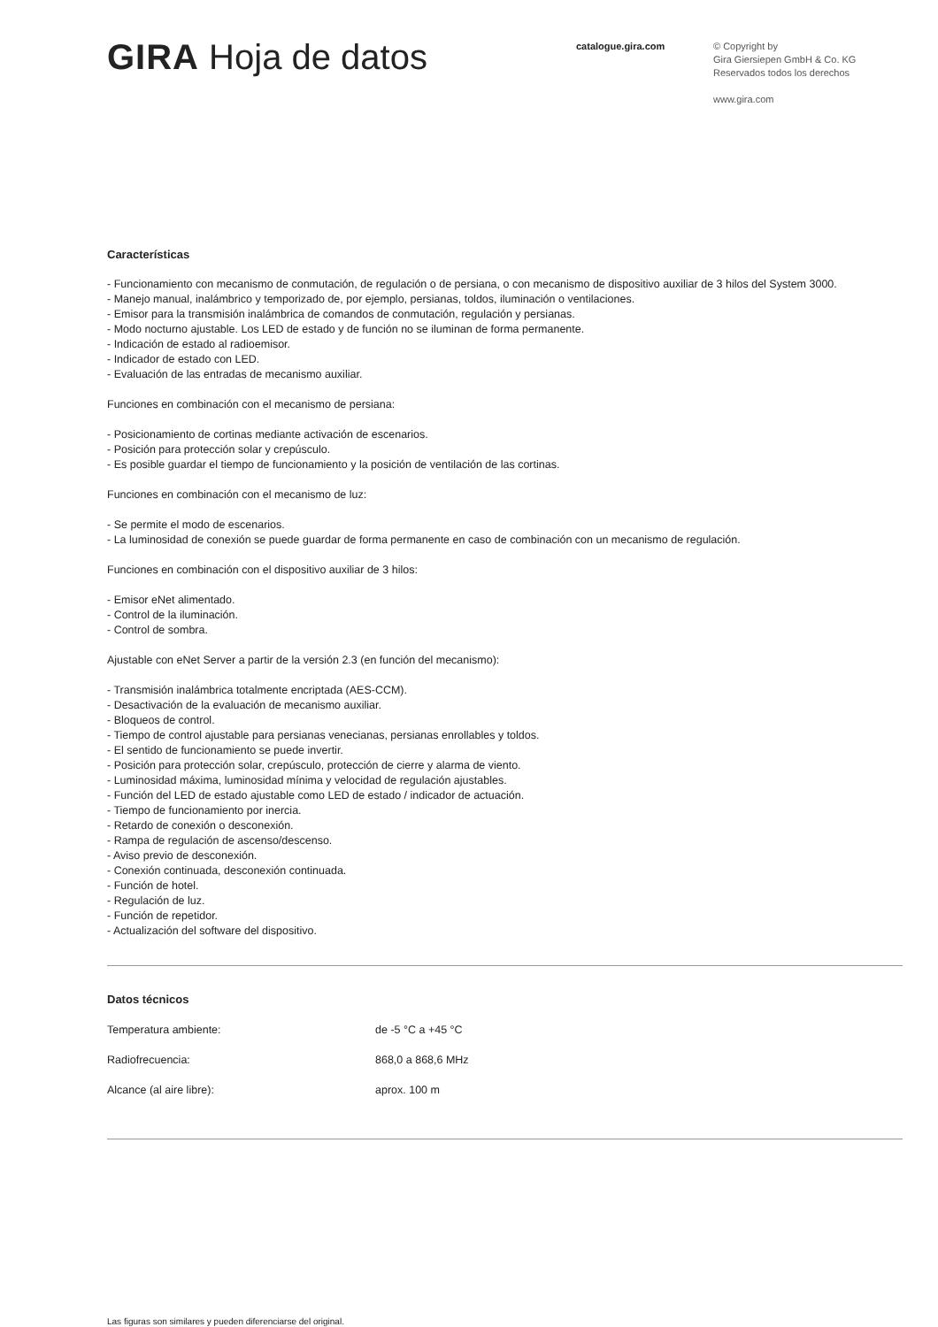GIRA Hoja de datos
catalogue.gira.com
© Copyright by
Gira Giersiepen GmbH & Co. KG
Reservados todos los derechos
www.gira.com
Características
- Funcionamiento con mecanismo de conmutación, de regulación o de persiana, o con mecanismo de dispositivo auxiliar de 3 hilos del System 3000.
- Manejo manual, inalámbrico y temporizado de, por ejemplo, persianas, toldos, iluminación o ventilaciones.
- Emisor para la transmisión inalámbrica de comandos de conmutación, regulación y persianas.
- Modo nocturno ajustable. Los LED de estado y de función no se iluminan de forma permanente.
- Indicación de estado al radioemisor.
- Indicador de estado con LED.
- Evaluación de las entradas de mecanismo auxiliar.
Funciones en combinación con el mecanismo de persiana:
- Posicionamiento de cortinas mediante activación de escenarios.
- Posición para protección solar y crepúsculo.
- Es posible guardar el tiempo de funcionamiento y la posición de ventilación de las cortinas.
Funciones en combinación con el mecanismo de luz:
- Se permite el modo de escenarios.
- La luminosidad de conexión se puede guardar de forma permanente en caso de combinación con un mecanismo de regulación.
Funciones en combinación con el dispositivo auxiliar de 3 hilos:
- Emisor eNet alimentado.
- Control de la iluminación.
- Control de sombra.
Ajustable con eNet Server a partir de la versión 2.3 (en función del mecanismo):
- Transmisión inalámbrica totalmente encriptada (AES-CCM).
- Desactivación de la evaluación de mecanismo auxiliar.
- Bloqueos de control.
- Tiempo de control ajustable para persianas venecianas, persianas enrollables y toldos.
- El sentido de funcionamiento se puede invertir.
- Posición para protección solar, crepúsculo, protección de cierre y alarma de viento.
- Luminosidad máxima, luminosidad mínima y velocidad de regulación ajustables.
- Función del LED de estado ajustable como LED de estado / indicador de actuación.
- Tiempo de funcionamiento por inercia.
- Retardo de conexión o desconexión.
- Rampa de regulación de ascenso/descenso.
- Aviso previo de desconexión.
- Conexión continuada, desconexión continuada.
- Función de hotel.
- Regulación de luz.
- Función de repetidor.
- Actualización del software del dispositivo.
Datos técnicos
| Temperatura ambiente: | de -5 °C a +45 °C |
| Radiofrecuencia: | 868,0 a 868,6 MHz |
| Alcance (al aire libre): | aprox. 100 m |
Las figuras son similares y pueden diferenciarse del original.